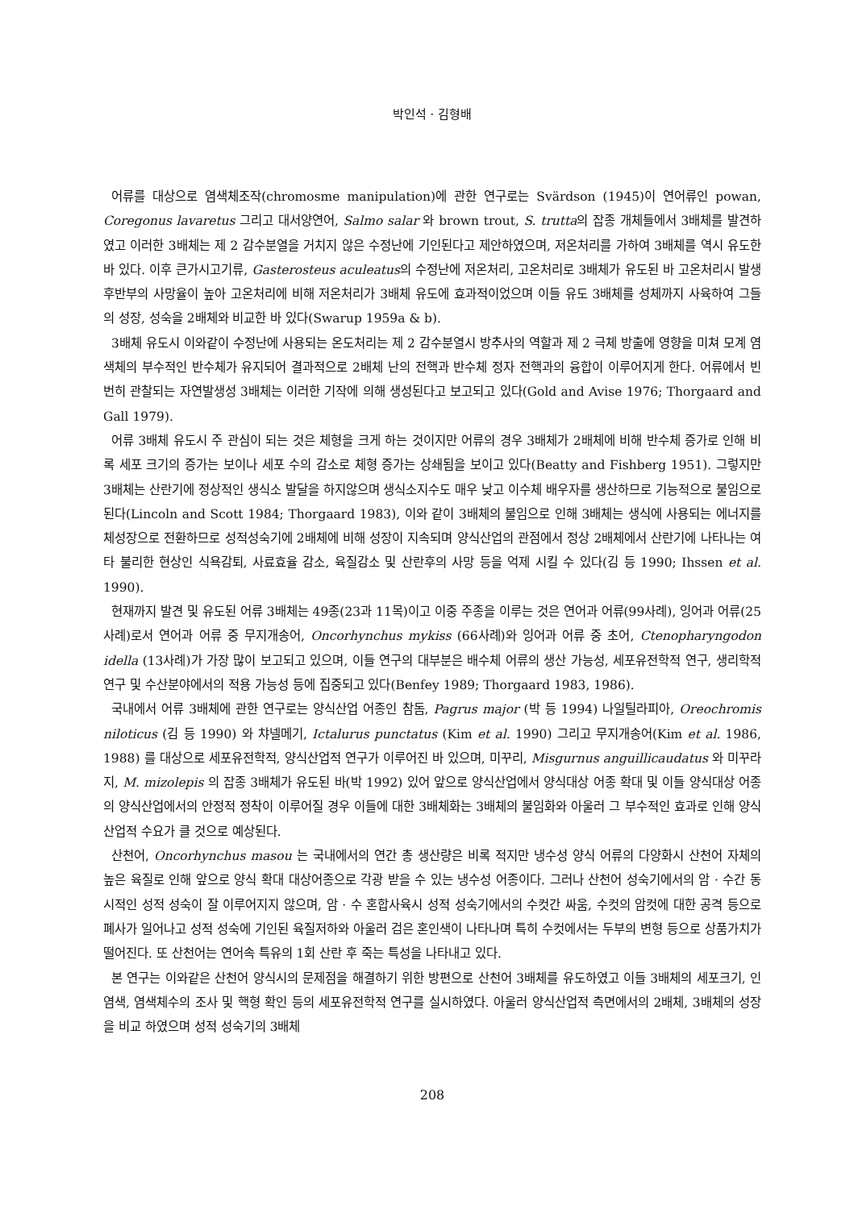박인석 · 김형배
어류를 대상으로 염색체조작(chromosme manipulation)에 관한 연구로는 Svärdson (1945)이 연어류인 powan, Coregonus lavaretus 그리고 대서양연어, Salmo salar 와 brown trout, S. trutta의 잡종 개체들에서 3배체를 발견하였고 이러한 3배체는 제 2 감수분열을 거치지 않은 수정난에 기인된다고 제안하였으며, 저온처리를 가하여 3배체를 역시 유도한 바 있다. 이후 큰가시고기류, Gasterosteus aculeatus의 수정난에 저온처리, 고온처리로 3배체가 유도된 바 고온처리시 발생 후반부의 사망율이 높아 고온처리에 비해 저온처리가 3배체 유도에 효과적이었으며 이들 유도 3배체를 성체까지 사육하여 그들의 성장, 성숙을 2배체와 비교한 바 있다(Swarup 1959a & b).
3배체 유도시 이와같이 수정난에 사용되는 온도처리는 제 2 감수분열시 방추사의 역할과 제 2 극체 방출에 영향을 미쳐 모계 염색체의 부수적인 반수체가 유지되어 결과적으로 2배체 난의 전핵과 반수체 정자 전핵과의 융합이 이루어지게 한다. 어류에서 빈번히 관찰되는 자연발생성 3배체는 이러한 기작에 의해 생성된다고 보고되고 있다(Gold and Avise 1976; Thorgaard and Gall 1979).
어류 3배체 유도시 주 관심이 되는 것은 체형을 크게 하는 것이지만 어류의 경우 3배체가 2배체에 비해 반수체 증가로 인해 비록 세포 크기의 증가는 보이나 세포 수의 감소로 체형 증가는 상쇄됨을 보이고 있다(Beatty and Fishberg 1951). 그렇지만 3배체는 산란기에 정상적인 생식소 발달을 하지않으며 생식소지수도 매우 낮고 이수체 배우자를 생산하므로 기능적으로 불임으로 된다(Lincoln and Scott 1984; Thorgaard 1983), 이와 같이 3배체의 불임으로 인해 3배체는 생식에 사용되는 에너지를 체성장으로 전환하므로 성적성숙기에 2배체에 비해 성장이 지속되며 양식산업의 관점에서 정상 2배체에서 산란기에 나타나는 여타 불리한 현상인 식욕감퇴, 사료효율 감소, 육질감소 및 산란후의 사망 등을 억제 시킬 수 있다(김 등 1990; Ihssen et al. 1990).
현재까지 발견 및 유도된 어류 3배체는 49종(23과 11목)이고 이중 주종을 이루는 것은 연어과 어류(99사례), 잉어과 어류(25사례)로서 연어과 어류 중 무지개송어, Oncorhynchus mykiss (66사례)와 잉어과 어류 중 초어, Ctenopharyngodon idella (13사례)가 가장 많이 보고되고 있으며, 이들 연구의 대부분은 배수체 어류의 생산 가능성, 세포유전학적 연구, 생리학적 연구 및 수산분야에서의 적용 가능성 등에 집중되고 있다(Benfey 1989; Thorgaard 1983, 1986).
국내에서 어류 3배체에 관한 연구로는 양식산업 어종인 참돔, Pagrus major (박 등 1994) 나일틸라피아, Oreochromis niloticus (김 등 1990) 와 챠넬메기, Ictalurus punctatus (Kim et al. 1990) 그리고 무지개송어(Kim et al. 1986, 1988) 를 대상으로 세포유전학적, 양식산업적 연구가 이루어진 바 있으며, 미꾸리, Misgurnus anguillicaudatus 와 미꾸라지, M. mizolepis 의 잡종 3배체가 유도된 바(박 1992) 있어 앞으로 양식산업에서 양식대상 어종 확대 및 이들 양식대상 어종의 양식산업에서의 안정적 정착이 이루어질 경우 이들에 대한 3배체화는 3배체의 불임화와 아울러 그 부수적인 효과로 인해 양식산업적 수요가 클 것으로 예상된다.
산천어, Oncorhynchus masou 는 국내에서의 연간 총 생산량은 비록 적지만 냉수성 양식 어류의 다양화시 산천어 자체의 높은 육질로 인해 앞으로 양식 확대 대상어종으로 각광 받을 수 있는 냉수성 어종이다. 그러나 산천어 성숙기에서의 암 · 수간 동시적인 성적 성숙이 잘 이루어지지 않으며, 암 · 수 혼합사육시 성적 성숙기에서의 수컷간 싸움, 수컷의 암컷에 대한 공격 등으로 폐사가 일어나고 성적 성숙에 기인된 육질저하와 아울러 검은 혼인색이 나타나며 특히 수컷에서는 두부의 변형 등으로 상품가치가 떨어진다. 또 산천어는 연어속 특유의 1회 산란 후 죽는 특성을 나타내고 있다.
본 연구는 이와같은 산천어 양식시의 문제점을 해결하기 위한 방편으로 산천어 3배체를 유도하였고 이들 3배체의 세포크기, 인염색, 염색체수의 조사 및 핵형 확인 등의 세포유전학적 연구를 실시하였다. 아울러 양식산업적 측면에서의 2배체, 3배체의 성장을 비교 하였으며 성적 성숙기의 3배체
208